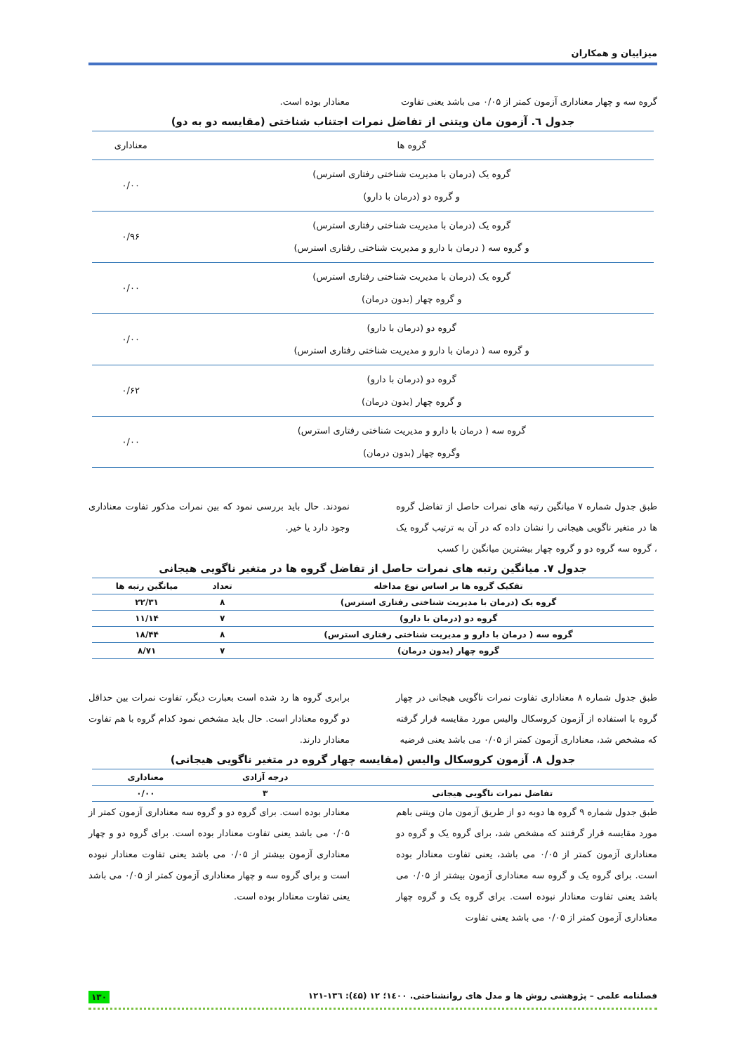میزاییان و همکاران
گروه سه و چهار معناداری آزمون کمتر از ۰/۰۵ می باشد یعنی تفاوت
معنادار بوده است.
جدول ٦. آزمون مان ویتنی از تفاضل نمرات اجتناب شناختی (مقایسه دو به دو)
| گروه ها | معناداری |
| گروه یک (درمان با مدیریت شناختی رفتاری استرس) و گروه دو (درمان با دارو) | ۰/۰۰ |
| گروه یک (درمان با مدیریت شناختی رفتاری استرس) و گروه سه ( درمان با دارو و مدیریت شناختی رفتاری استرس) | ۰/۹۶ |
| گروه یک (درمان با مدیریت شناختی رفتاری استرس) و گروه چهار (بدون درمان) | ۰/۰۰ |
| گروه دو (درمان با دارو) و گروه سه ( درمان با دارو و مدیریت شناختی رفتاری استرس) | ۰/۰۰ |
| گروه دو (درمان با دارو) و گروه چهار (بدون درمان) | ۰/۶۲ |
| گروه سه ( درمان با دارو و مدیریت شناختی رفتاری استرس) وگروه چهار (بدون درمان) | ۰/۰۰ |
طبق جدول شماره ۷ میانگین رتبه های نمرات حاصل از تفاضل گروه ها در متغیر ناگویی هیجانی را نشان داده که در آن به ترتیب گروه یک ، گروه سه گروه دو و گروه چهار بیشترین میانگین را کسب
نمودند. حال باید بررسی نمود که بین نمرات مذکور تفاوت معناداری وجود دارد یا خیر.
جدول ۷. میانگین رتبه های نمرات حاصل از تفاضل گروه ها در متغیر ناگویی هیجانی
| تفکیک گروه ها بر اساس نوع مداخله | تعداد | میانگین رتبه ها |
| --- | --- | --- |
| گروه یک (درمان با مدیریت شناختی رفتاری استرس) | ۸ | ۲۲/۳۱ |
| گروه دو (درمان با دارو) | ۷ | ۱۱/۱۴ |
| گروه سه ( درمان با دارو و مدیریت شناختی رفتاری استرس) | ۸ | ۱۸/۴۴ |
| گروه چهار (بدون درمان) | ۷ | ۸/۷۱ |
طبق جدول شماره ۸ معناداری تفاوت نمرات ناگویی هیجانی در چهار گروه با استفاده از آزمون کروسکال والیس مورد مقایسه قرار گرفته که مشخص شد، معناداری آزمون کمتر از ۰/۰۵ می باشد یعنی فرضیه
برابری گروه ها رد شده است بعبارت دیگر، تفاوت نمرات بین حداقل دو گروه معنادار است. حال باید مشخص نمود کدام گروه با هم تفاوت معنادار دارند.
جدول ۸. آزمون کروسکال والیس (مقایسه چهار گروه در متغیر ناگویی هیجانی)
| | درجه آزادی | معناداری |
| --- | --- | --- |
| تفاضل نمرات ناگویی هیجانی | ۳ | ۰/۰۰ |
طبق جدول شماره ۹ گروه ها دوبه دو از طریق آزمون مان ویتنی باهم مورد مقایسه قرار گرفتند که مشخص شد، برای گروه یک و گروه دو معناداری آزمون کمتر از ۰/۰۵ می باشد، یعنی تفاوت معنادار بوده است. برای گروه یک و گروه سه معناداری آزمون بیشتر از ۰/۰۵ می باشد یعنی تفاوت معنادار نبوده است. برای گروه یک و گروه چهار معناداری آزمون کمتر از ۰/۰۵ می باشد یعنی تفاوت
معنادار بوده است. برای گروه دو و گروه سه معناداری آزمون کمتر از ۰/۰۵ می باشد یعنی تفاوت معنادار بوده است. برای گروه دو و چهار معناداری آزمون بیشتر از ۰/۰۵ می باشد یعنی تفاوت معنادار نبوده است و برای گروه سه و چهار معناداری آزمون کمتر از ۰/۰۵ می باشد یعنی تفاوت معنادار بوده است.
فصلنامه علمی – پژوهشی روش ها و مدل های روانشناختی. ۱٤۰۰؛ ۱۲ (٤۵): ۱۳٦-۱۲۱ ۱۳۰